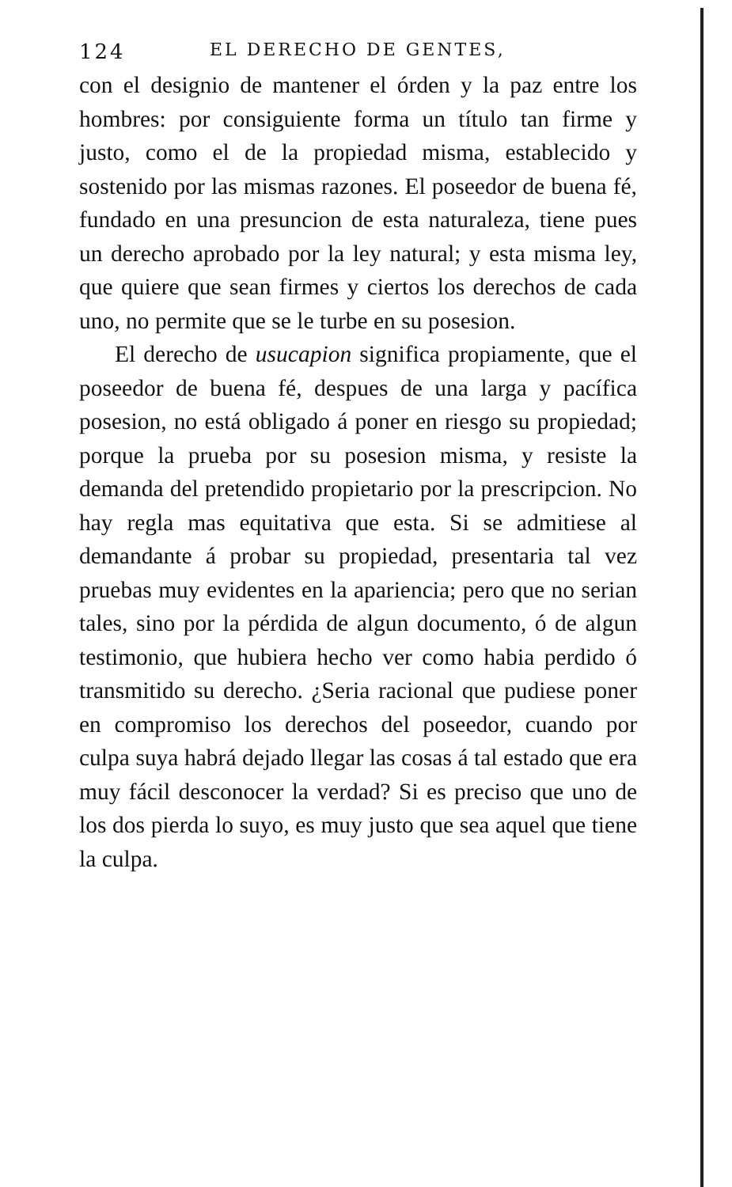124 EL DERECHO DE GENTES,
con el designio de mantener el órden y la paz entre los hombres: por consiguiente forma un título tan firme y justo, como el de la propiedad misma, establecido y sostenido por las mismas razones. El poseedor de buena fé, fundado en una presuncion de esta naturaleza, tiene pues un derecho aprobado por la ley natural; y esta misma ley, que quiere que sean firmes y ciertos los derechos de cada uno, no permite que se le turbe en su posesion.
El derecho de usucapion significa propiamente, que el poseedor de buena fé, despues de una larga y pacífica posesion, no está obligado á poner en riesgo su propiedad; porque la prueba por su posesion misma, y resiste la demanda del pretendido propietario por la prescripcion. No hay regla mas equitativa que esta. Si se admitiese al demandante á probar su propiedad, presentaria tal vez pruebas muy evidentes en la apariencia; pero que no serian tales, sino por la pérdida de algun documento, ó de algun testimonio, que hubiera hecho ver como habia perdido ó transmitido su derecho. ¿Seria racional que pudiese poner en compromiso los derechos del poseedor, cuando por culpa suya habrá dejado llegar las cosas á tal estado que era muy fácil desconocer la verdad? Si es preciso que uno de los dos pierda lo suyo, es muy justo que sea aquel que tiene la culpa.